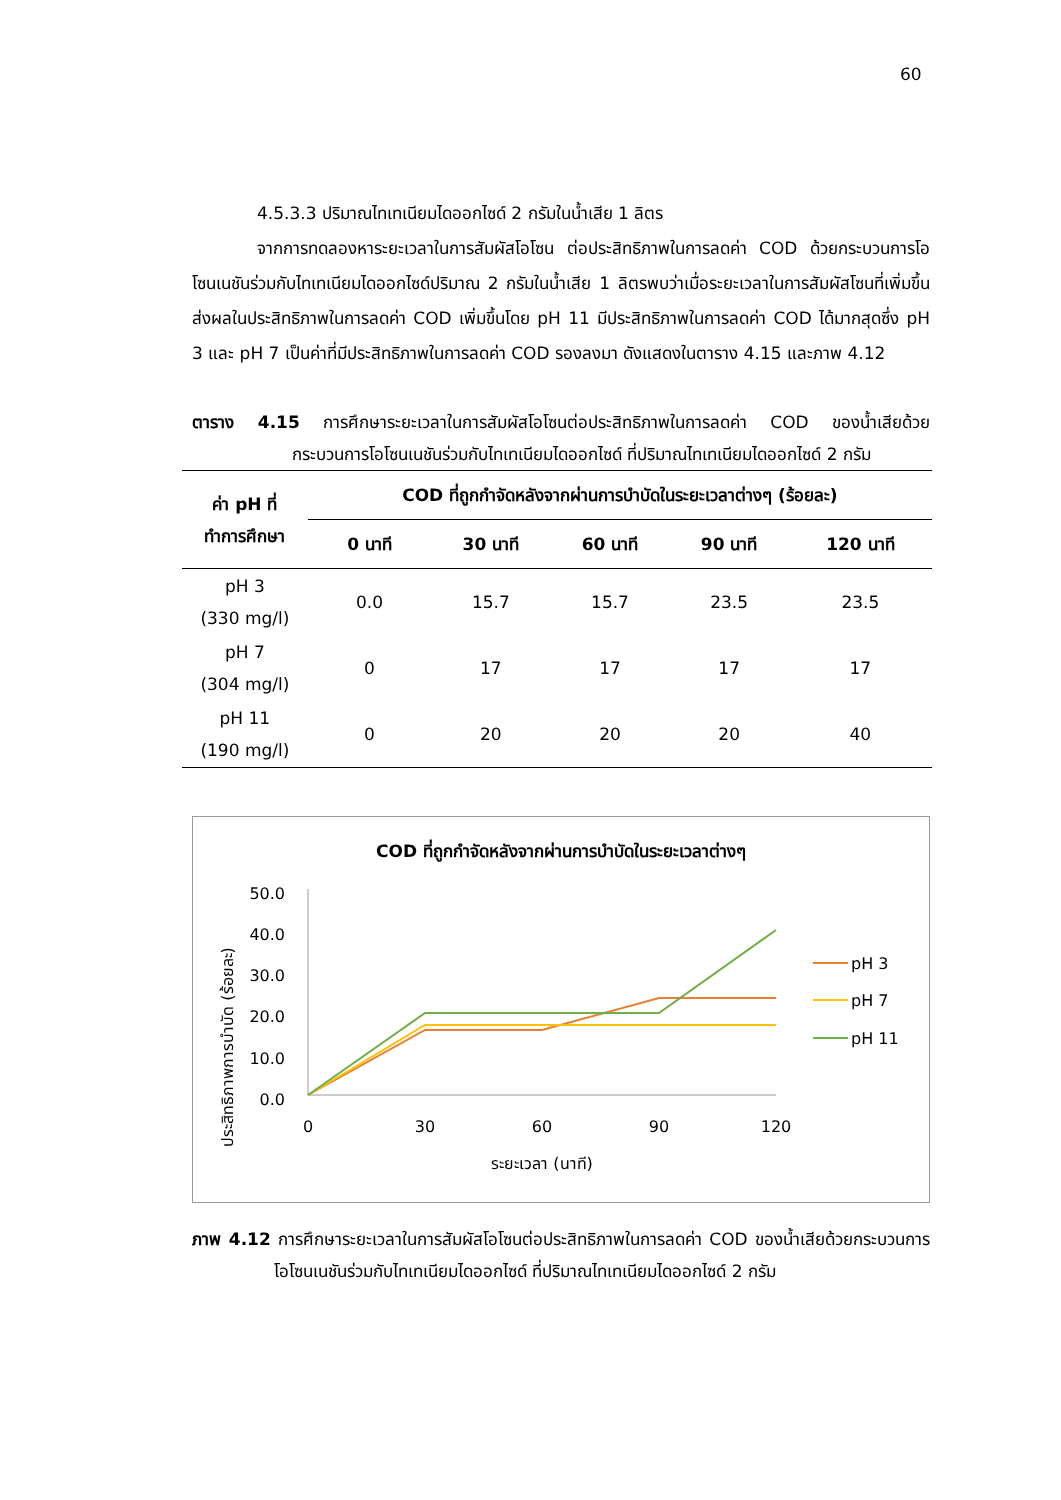60
4.5.3.3 ปริมาณไทเทเนียมไดออกไซด์ 2 กรัมในน้ำเสีย 1 ลิตร
จากการทดลองหาระยะเวลาในการสัมผัสโอโซน ต่อประสิทธิภาพในการลดค่า COD ด้วยกระบวนการโอโซนเนชันร่วมกับไทเทเนียมไดออกไซด์ปริมาณ 2 กรัมในน้ำเสีย 1 ลิตรพบว่าเมื่อระยะเวลาในการสัมผัสโซนที่เพิ่มขึ้นส่งผลในประสิทธิภาพในการลดค่า COD เพิ่มขึ้นโดย pH 11 มีประสิทธิภาพในการลดค่า COD ได้มากสุดซึ่ง pH 3 และ pH 7 เป็นค่าที่มีประสิทธิภาพในการลดค่า COD รองลงมา ดังแสดงในตาราง 4.15 และภาพ 4.12
ตาราง 4.15 การศึกษาระยะเวลาในการสัมผัสโอโซนต่อประสิทธิภาพในการลดค่า COD ของน้ำเสียด้วยกระบวนการโอโซนเนชันร่วมกับไทเทเนียมไดออกไซด์ ที่ปริมาณไทเทเนียมไดออกไซด์ 2 กรัม
| ค่า pH ที่ ทำการศึกษา | COD ที่ถูกกำจัดหลังจากผ่านการบำบัดในระยะเวลาต่างๆ (ร้อยละ) | | | | |
| --- | --- | --- | --- | --- | --- |
| | 0 นาที | 30 นาที | 60 นาที | 90 นาที | 120 นาที |
| pH 3 (330 mg/l) | 0.0 | 15.7 | 15.7 | 23.5 | 23.5 |
| pH 7 (304 mg/l) | 0 | 17 | 17 | 17 | 17 |
| pH 11 (190 mg/l) | 0 | 20 | 20 | 20 | 40 |
COD ที่ถูกกำจัดหลังจากผ่านการบำบัดในระยะเวลาต่างๆ
ประสิทธิภาพการบำบัด (ร้อยละ)
50.0
40.0
30.0
20.0
10.0
0.0
0
30
60
90
120
ระยะเวลา (นาที)
pH 3
pH 7
pH 11
ภาพ 4.12 การศึกษาระยะเวลาในการสัมผัสโอโซนต่อประสิทธิภาพในการลดค่า COD ของน้ำเสียด้วยกระบวนการโอโซนเนชันร่วมกับไทเทเนียมไดออกไซด์ ที่ปริมาณไทเทเนียมไดออกไซด์ 2 กรัม